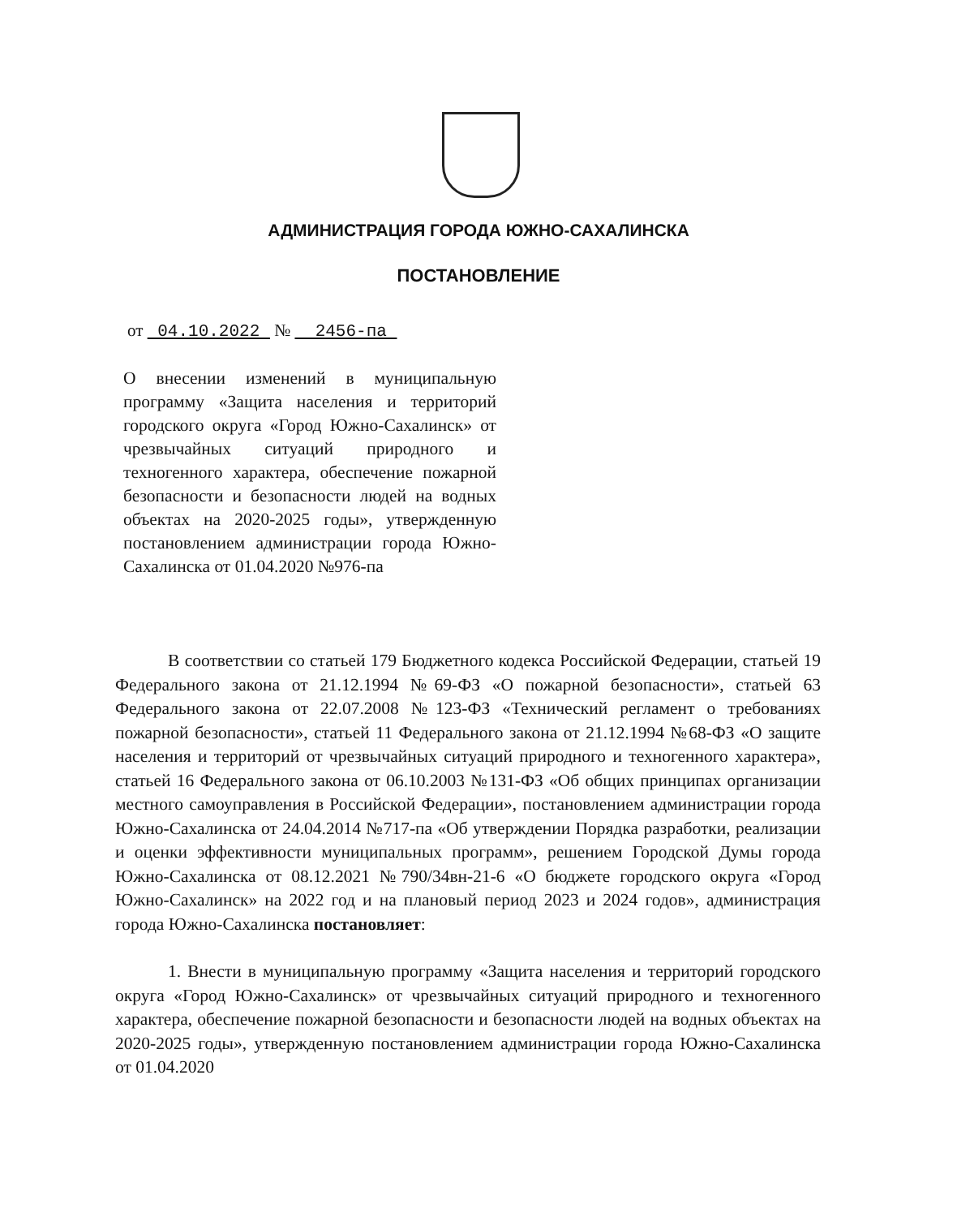АДМИНИСТРАЦИЯ ГОРОДА ЮЖНО-САХАЛИНСКА
ПОСТАНОВЛЕНИЕ
от 04.10.2022 № 2456-па
О внесении изменений в муниципальную программу «Защита населения и территорий городского округа «Город Южно-Сахалинск» от чрезвычайных ситуаций природного и техногенного характера, обеспечение пожарной безопасности и безопасности людей на водных объектах на 2020-2025 годы», утвержденную постановлением администрации города Южно-Сахалинска от 01.04.2020 №976-па
В соответствии со статьей 179 Бюджетного кодекса Российской Федерации, статьей 19 Федерального закона от 21.12.1994 №69-ФЗ «О пожарной безопасности», статьей 63 Федерального закона от 22.07.2008 №123-ФЗ «Технический регламент о требованиях пожарной безопасности», статьей 11 Федерального закона от 21.12.1994 №68-ФЗ «О защите населения и территорий от чрезвычайных ситуаций природного и техногенного характера», статьей 16 Федерального закона от 06.10.2003 №131-ФЗ «Об общих принципах организации местного самоуправления в Российской Федерации», постановлением администрации города Южно-Сахалинска от 24.04.2014 №717-па «Об утверждении Порядка разработки, реализации и оценки эффективности муниципальных программ», решением Городской Думы города Южно-Сахалинска от 08.12.2021 №790/34вн-21-6 «О бюджете городского округа «Город Южно-Сахалинск» на 2022 год и на плановый период 2023 и 2024 годов», администрация города Южно-Сахалинска постановляет:
1. Внести в муниципальную программу «Защита населения и территорий городского округа «Город Южно-Сахалинск» от чрезвычайных ситуаций природного и техногенного характера, обеспечение пожарной безопасности и безопасности людей на водных объектах на 2020-2025 годы», утвержденную постановлением администрации города Южно-Сахалинска от 01.04.2020